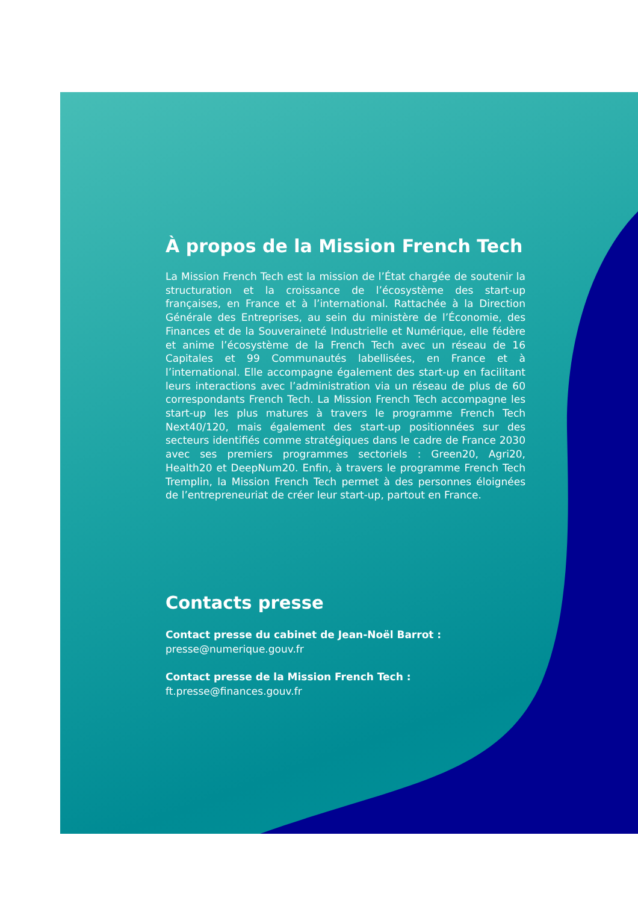À propos de la Mission French Tech
La Mission French Tech est la mission de l’État chargée de soutenir la structuration et la croissance de l’écosystème des start-up françaises, en France et à l’international. Rattachée à la Direction Générale des Entreprises, au sein du ministère de l’Économie, des Finances et de la Souveraineté Industrielle et Numérique, elle fédère et anime l’écosystème de la French Tech avec un réseau de 16 Capitales et 99 Communautés labellisées, en France et à l’international. Elle accompagne également des start-up en facilitant leurs interactions avec l’administration via un réseau de plus de 60 correspondants French Tech. La Mission French Tech accompagne les start-up les plus matures à travers le programme French Tech Next40/120, mais également des start-up positionnées sur des secteurs identifiés comme stratégiques dans le cadre de France 2030 avec ses premiers programmes sectoriels : Green20, Agri20, Health20 et DeepNum20. Enfin, à travers le programme French Tech Tremplin, la Mission French Tech permet à des personnes éloignées de l’entrepreneuriat de créer leur start-up, partout en France.
Contacts presse
Contact presse du cabinet de Jean-Noël Barrot :
presse@numerique.gouv.fr
Contact presse de la Mission French Tech :
ft.presse@finances.gouv.fr